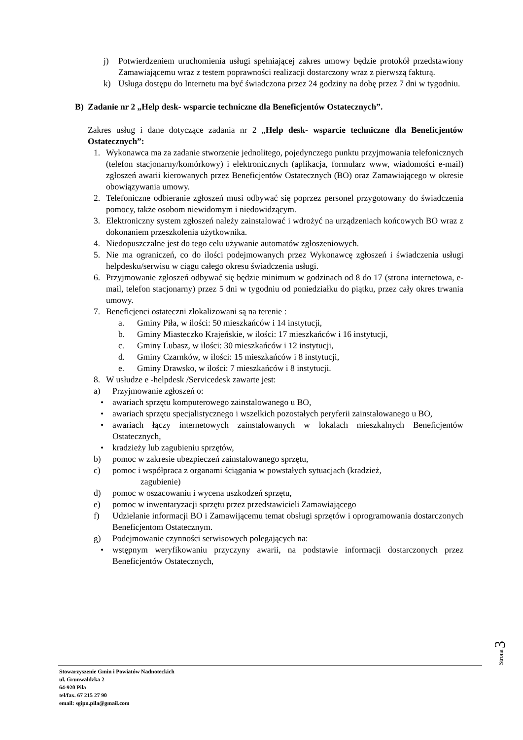j) Potwierdzeniem uruchomienia usługi spełniającej zakres umowy będzie protokół przedstawiony Zamawiającemu wraz z testem poprawności realizacji dostarczony wraz z pierwszą fakturą.
k) Usługa dostępu do Internetu ma być świadczona przez 24 godziny na dobę przez 7 dni w tygodniu.
B) Zadanie nr 2 „Help desk- wsparcie techniczne dla Beneficjentów Ostatecznych”.
Zakres usług i dane dotyczące zadania nr 2 „Help desk- wsparcie techniczne dla Beneficjentów Ostatecznych”:
1. Wykonawca ma za zadanie stworzenie jednolitego, pojedynczego punktu przyjmowania telefonicznych (telefon stacjonarny/komórkowy) i elektronicznych (aplikacja, formularz www, wiadomości e-mail) zgłoszeń awarii kierowanych przez Beneficjentów Ostatecznych (BO) oraz Zamawiającego w okresie obowiązywania umowy.
2. Telefoniczne odbieranie zgłoszeń musi odbywać się poprzez personel przygotowany do świadczenia pomocy, także osobom niewidomym i niedowidzącym.
3. Elektroniczny system zgłoszeń należy zainstalować i wdrożyć na urządzeniach końcowych BO wraz z dokonaniem przeszkolenia użytkownika.
4. Niedopuszczalne jest do tego celu używanie automatów zgłoszeniowych.
5. Nie ma ograniczeń, co do ilości podejmowanych przez Wykonawcę zgłoszeń i świadczenia usługi helpdesku/serwisu w ciągu całego okresu świadczenia usługi.
6. Przyjmowanie zgłoszeń odbywać się będzie minimum w godzinach od 8 do 17 (strona internetowa, e-mail, telefon stacjonarny) przez 5 dni w tygodniu od poniedziałku do piątku, przez cały okres trwania umowy.
7. Beneficjenci ostateczni zlokalizowani są na terenie :
a. Gminy Piła, w ilości: 50 mieszkańców i 14 instytucji,
b. Gminy Miasteczko Krajeńskie, w ilości: 17 mieszkańców i 16 instytucji,
c. Gminy Lubasz, w ilości: 30 mieszkańców i 12 instytucji,
d. Gminy Czarnków, w ilości: 15 mieszkańców i 8 instytucji,
e. Gminy Drawsko, w ilości: 7 mieszkańców i 8 instytucji.
8. W usłudze e -helpdesk /Servicedesk zawarte jest:
a) Przyjmowanie zgłoszeń o:
• awariach sprzętu komputerowego zainstalowanego u BO,
• awariach sprzętu specjalistycznego i wszelkich pozostałych peryferii zainstalowanego u BO,
• awariach łączy internetowych zainstalowanych w lokalach mieszkalnych Beneficjentów Ostatecznych,
• kradzieży lub zagubieniu sprzętów,
b) pomoc w zakresie ubezpieczeń zainstalowanego sprzętu,
c) pomoc i współpraca z organami ściągania w powstałych sytuacjach (kradzież,
zagubienie)
d) pomoc w oszacowaniu i wycena uszkodzeń sprzętu,
e) pomoc w inwentaryzacji sprzętu przez przedstawicieli Zamawiającego
f) Udzielanie informacji BO i Zamawijącemu temat obsługi sprzętów i oprogramowania dostarczonych Beneficjentom Ostatecznym.
g) Podejmowanie czynności serwisowych polegających na:
• wstępnym weryfikowaniu przyczyny awarii, na podstawie informacji dostarczonych przez Beneficjentów Ostatecznych,
Strona
3
Stowarzyszenie Gmin i Powiatów Nadnoteckich
ul. Grunwaldzka 2
64-920 Piła
tel/fax. 67 215 27 90
email: sgipn.pila@gmail.com